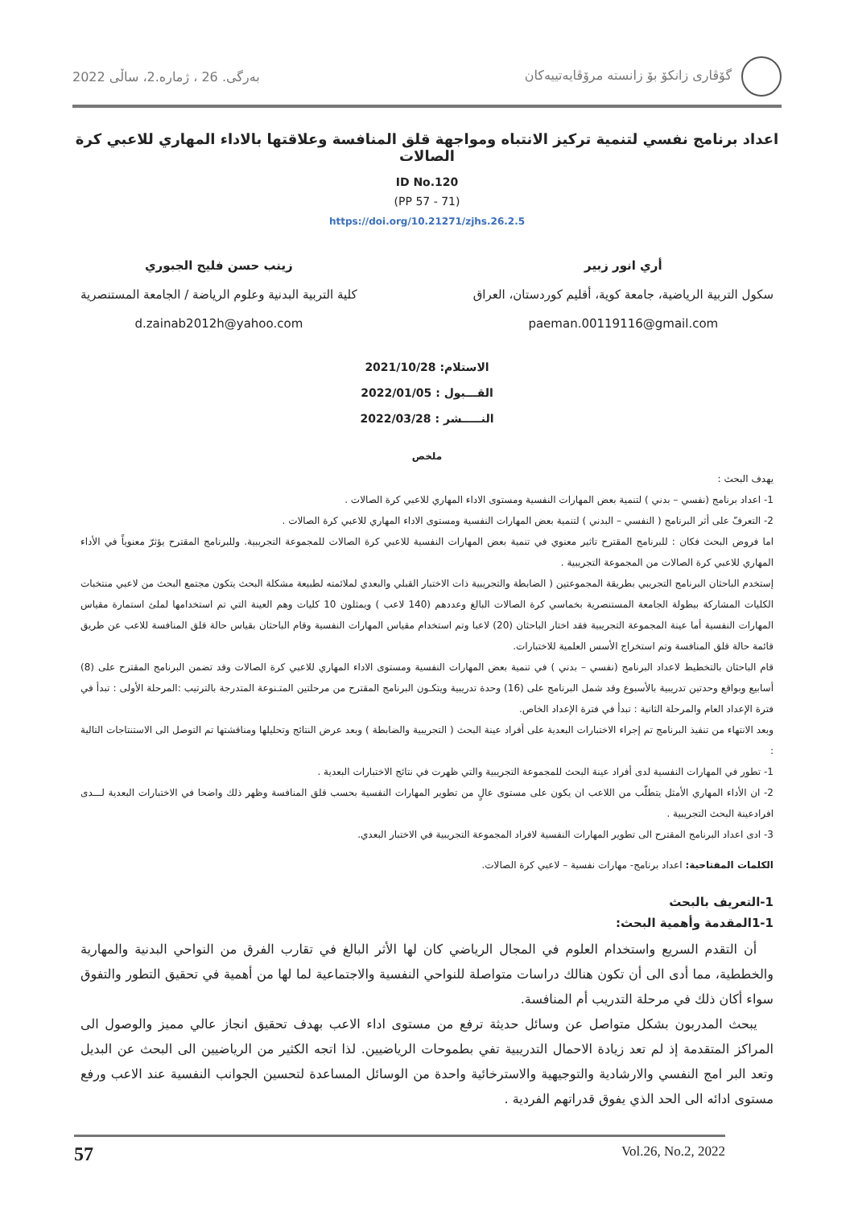گۆڤاری زانکۆ بۆ زانستە مرۆڤایەتییەکان
بەرگی. 26 ، ژمارە.2، ساڵی 2022
اعداد برنامج نفسي لتنمية تركيز الانتباه ومواجهة قلق المنافسة وعلاقتها بالاداء المهاري للاعبي كرة الصالات
ID No.120
(PP 57 - 71)
https://doi.org/10.21271/zjhs.26.2.5
أري انور زبير
سكول التربية الرياضية، جامعة كوية، أقليم كوردستان، العراق
paeman.00119116@gmail.com
زينب حسن فليح الجبوري
كلية التربية البدنية وعلوم الرياضة / الجامعة المستنصرية
d.zainab2012h@yahoo.com
الاستلام: 2021/10/28
القـــبول : 2022/01/05
النـــــشر : 2022/03/28
ملخص
يهدف البحث :
1- اعداد برنامج (نفسي – بدني ) لتنمية بعض المهارات النفسية ومستوى الاداء المهاري للاعبي كرة الصالات .
2- التعرفّ على أثر البرنامج ( النفسي – البدني ) لتنمية بعض المهارات النفسية ومستوى الاداء المهاري للاعبي كرة الصالات .
اما فروض البحث فكان : للبرنامج المقترح تاثير معنوي في تنمية بعض المهارات النفسية للاعبي كرة الصالات للمجموعة التجريبية. وللبرنامج المقترح يؤثرّ معنوياً في الأداء المهاري للاعبي كرة الصالات من المجموعة التجريبية .
إستخدم الباحثان البرنامج التجريبي بطريقة المجموعتين ( الضابطة والتجريبية ذات الاختبار القبلي والبعدي لملائمته لطبيعة مشكلة البحث يتكون مجتمع البحث من لاعبي منتخبات الكليات المشاركة ببطولة الجامعة المستنصرية بخماسي كرة الصالات البالغ وعددهم (140 لاعب ) ويمثلون 10 كليات وهم العينة التي تم استخدامها لملئ استمارة مقياس المهارات النفسية أما عينة المجموعة التجريبية فقد اختار الباحثان (20) لاعبا وتم استخدام مقياس المهارات النفسية وقام الباحثان بقياس حالة قلق المنافسة للاعب عن طريق قائمة حالة قلق المنافسة وتم استخراج الأسس العلمية للاختبارات.
قام الباحثان بالتخطيط لاعداد البرنامج (نفسي – بدني ) في تنمية بعض المهارات النفسية ومستوى الاداء المهاري للاعبي كرة الصالات وقد تضمن البرنامج المقترح على (8) أسابيع وبواقع وحدتين تدريبية بالأسبوع وقد شمل البرنامج على (16) وحدة تدريبية ويتكـون البرنامج المقترح من مرحلتين المتـنوعة المتدرجة بالترتيب :المرحلة الأولى : تبدأ في فترة الإعداد العام والمرحلة الثانية : تبدأ في فترة الإعداد الخاص.
وبعد الانتهاء من تنفيذ البرنامج تم إجراء الاختبارات البعدية على أفراد عينة البحث ( التجريبية والضابطة ) وبعد عرض النتائج وتحليلها ومناقشتها تم التوصل الى الاستنتاجات التالية :
1- تطور في المهارات النفسية لدى أفراد عينة البحث للمجموعة التجريبية والتي ظهرت في نتائج الاختبارات البعدية .
2- ان الأداء المهاري الأمثل يتطلّب من اللاعب ان يكون على مستوى عالٍ من تطوير المهارات النفسية بحسب قلق المنافسة وظهر ذلك واضحا في الاختبارات البعدية لـــدى افرادعينة البحث التجريبية .
3- ادى اعداد البرنامج المقترح الى تطوير المهارات النفسية لافراد المجموعة التجريبية في الاختبار البعدي.
الكلمات المفتاحية: اعداد برنامج- مهارات نفسية – لاعبي كرة الصالات.
1-التعريف بالبحث
1-1المقدمة وأهمية البحث:
أن التقدم السريع واستخدام العلوم في المجال الرياضي كان لها الأثر البالغ في تقارب الفرق من النواحي البدنية والمهارية والخططية، مما أدى الى أن تكون هنالك دراسات متواصلة للنواحي النفسية والاجتماعية لما لها من أهمية في تحقيق التطور والتفوق سواء أكان ذلك في مرحلة التدريب أم المنافسة.
يبحث المدربون بشكل متواصل عن وسائل حديثة ترفع من مستوى اداء الاعب بهدف تحقيق انجاز عالي مميز والوصول الى المراكز المتقدمة إذ لم تعد زيادة الاحمال التدريبية تفي بطموحات الرياضيين. لذا اتجه الكثير من الرياضيين الى البحث عن البديل وتعد البر امج النفسي والارشادية والتوجيهية والاسترخائية واحدة من الوسائل المساعدة لتحسين الجوانب النفسية عند الاعب ورفع مستوى ادائه الى الحد الذي يفوق قدراتهم الفردية .
57 Vol.26, No.2, 2022